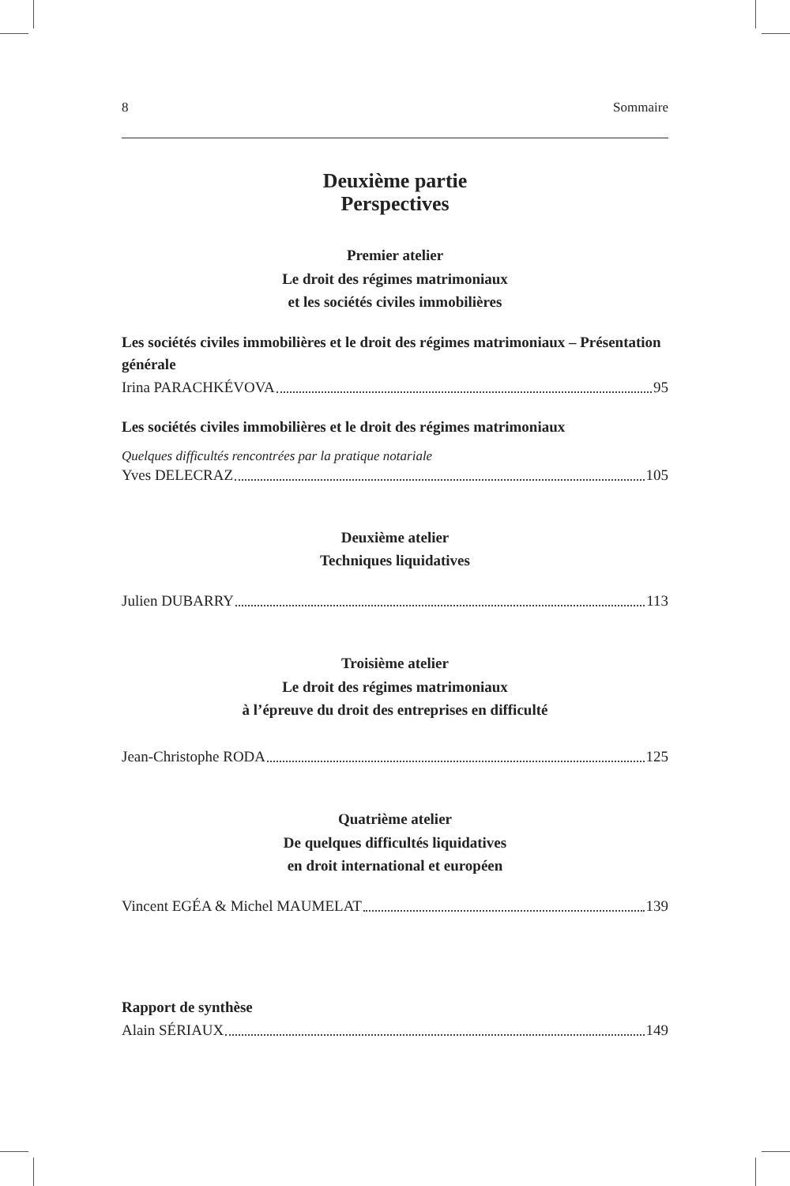8 Sommaire
Deuxième partie
Perspectives
Premier atelier
Le droit des régimes matrimoniaux
et les sociétés civiles immobilières
Les sociétés civiles immobilières et le droit des régimes matrimoniaux – Présentation générale
Irina PARACHKÉVOVA 95
Les sociétés civiles immobilières et le droit des régimes matrimoniaux
Quelques difficultés rencontrées par la pratique notariale
Yves DELECRAZ 105
Deuxième atelier
Techniques liquidatives
Julien DUBARRY 113
Troisième atelier
Le droit des régimes matrimoniaux
à l’épreuve du droit des entreprises en difficulté
Jean-Christophe RODA 125
Quatrième atelier
De quelques difficultés liquidatives
en droit international et européen
Vincent EGÉA & Michel MAUMELAT 139
Rapport de synthèse
Alain SÉRIAUX 149